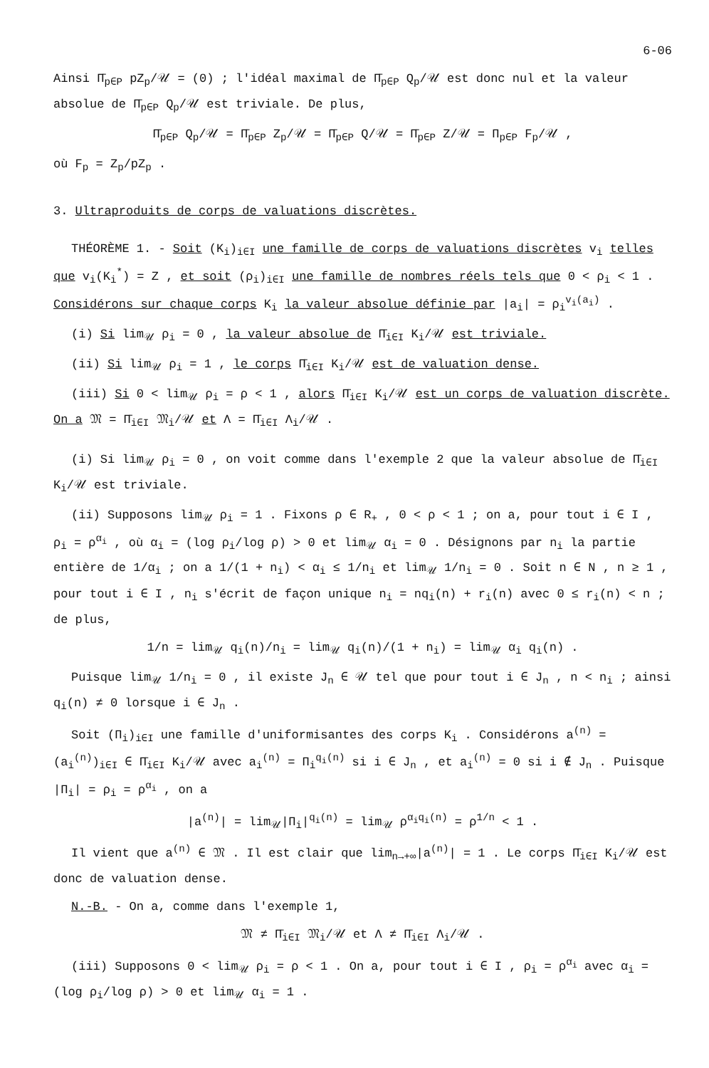6-06
Ainsi Π̄<sub>p∈P</sub> pZ<sub>p</sub>/𝒰 = (0) ; l'idéal maximal de Π̄<sub>p∈P</sub> Q<sub>p</sub>/𝒰 est donc nul et la valeur absolue de Π̄<sub>p∈P</sub> Q<sub>p</sub>/𝒰 est triviale. De plus,
Π̄<sub>p∈P</sub> Q<sub>p</sub>/𝒰 = Π̄<sub>p∈P</sub> Z<sub>p</sub>/𝒰 = Π̄<sub>p∈P</sub> Q/𝒰 = Π̄<sub>p∈P</sub> Z/𝒰 = Π<sub>p∈P</sub> F<sub>p</sub>/𝒰 ,
où F<sub>p</sub> = Z<sub>p</sub>/pZ<sub>p</sub> .
3. Ultraproduits de corps de valuations discrètes.
THÉORÈME 1. - Soit (K<sub>i</sub>)<sub>i∈I</sub> une famille de corps de valuations discrètes v<sub>i</sub> telles que v<sub>i</sub>(K<sub>i</sub><sup>*</sup>) = Z , et soit (ρ<sub>i</sub>)<sub>i∈I</sub> une famille de nombres réels tels que 0 < ρ<sub>i</sub> < 1 . Considérons sur chaque corps K<sub>i</sub> la valeur absolue définie par |a<sub>i</sub>| = ρ<sub>i</sub><sup>v<sub>i</sub>(a<sub>i</sub>)</sup> .
(i) Si lim<sub>𝒰</sub> ρ<sub>i</sub> = 0 , la valeur absolue de Π̄<sub>i∈I</sub> K<sub>i</sub>/𝒰 est triviale.
(ii) Si lim<sub>𝒰</sub> ρ<sub>i</sub> = 1 , le corps Π̄<sub>i∈I</sub> K<sub>i</sub>/𝒰 est de valuation dense.
(iii) Si 0 < lim<sub>𝒰</sub> ρ<sub>i</sub> = ρ < 1 , alors Π̄<sub>i∈I</sub> K<sub>i</sub>/𝒰 est un corps de valuation discrète. On a 𝔐 = Π̄<sub>i∈I</sub> 𝔐<sub>i</sub>/𝒰 et Λ = Π̄<sub>i∈I</sub> Λ<sub>i</sub>/𝒰 .
(i) Si lim<sub>𝒰</sub> ρ<sub>i</sub> = 0 , on voit comme dans l'exemple 2 que la valeur absolue de Π̄<sub>i∈I</sub> K<sub>i</sub>/𝒰 est triviale.
(ii) Supposons lim<sub>𝒰</sub> ρ<sub>i</sub> = 1 . Fixons ρ ∈ R<sub>+</sub> , 0 < ρ < 1 ; on a, pour tout i ∈ I , ρ<sub>i</sub> = ρ<sup>α<sub>i</sub></sup> , où α<sub>i</sub> = (log ρ<sub>i</sub>/log ρ) > 0 et lim<sub>𝒰</sub> α<sub>i</sub> = 0 . Désignons par n<sub>i</sub> la partie entière de 1/α<sub>i</sub> ; on a 1/(1 + n<sub>i</sub>) < α<sub>i</sub> ≤ 1/n<sub>i</sub> et lim<sub>𝒰</sub> 1/n<sub>i</sub> = 0 . Soit n ∈ N , n ≥ 1 , pour tout i ∈ I , n<sub>i</sub> s'écrit de façon unique n<sub>i</sub> = nq<sub>i</sub>(n) + r<sub>i</sub>(n) avec 0 ≤ r<sub>i</sub>(n) < n ; de plus,
1/n = lim<sub>𝒰</sub> q<sub>i</sub>(n)/n<sub>i</sub> = lim<sub>𝒰</sub> q<sub>i</sub>(n)/(1 + n<sub>i</sub>) = lim<sub>𝒰</sub> α<sub>i</sub> q<sub>i</sub>(n) .
Puisque lim<sub>𝒰</sub> 1/n<sub>i</sub> = 0 , il existe J<sub>n</sub> ∈ 𝒰 tel que pour tout i ∈ J<sub>n</sub> , n < n<sub>i</sub> ; ainsi q<sub>i</sub>(n) ≠ 0 lorsque i ∈ J<sub>n</sub> .
Soit (Π<sub>i</sub>)<sub>i∈I</sub> une famille d'uniformisantes des corps K<sub>i</sub> . Considérons a<sup>(n)</sup> = (a<sub>i</sub><sup>(n)</sup>)<sub>i∈I</sub> ∈ Π̄<sub>i∈I</sub> K<sub>i</sub>/𝒰 avec a<sub>i</sub><sup>(n)</sup> = Π<sub>i</sub><sup>q<sub>i</sub>(n)</sup> si i ∈ J<sub>n</sub> , et a<sub>i</sub><sup>(n)</sup> = 0 si i ∉ J<sub>n</sub> . Puisque |Π<sub>i</sub>| = ρ<sub>i</sub> = ρ<sup>α<sub>i</sub></sup> , on a
|a<sup>(n)</sup>| = lim<sub>𝒰</sub>|Π<sub>i</sub>|<sup>q<sub>i</sub>(n)</sup> = lim<sub>𝒰</sub> ρ<sup>α<sub>i</sub>q<sub>i</sub>(n)</sup> = ρ<sup>1/n</sup> < 1 .
Il vient que a<sup>(n)</sup> ∈ 𝔐 . Il est clair que lim<sub>n→+∞</sub>|a<sup>(n)</sup>| = 1 . Le corps Π̄<sub>i∈I</sub> K<sub>i</sub>/𝒰 est donc de valuation dense.
N.-B. - On a, comme dans l'exemple 1,
𝔐 ≠ Π̄<sub>i∈I</sub> 𝔐<sub>i</sub>/𝒰 et Λ ≠ Π̄<sub>i∈I</sub> Λ<sub>i</sub>/𝒰 .
(iii) Supposons 0 < lim<sub>𝒰</sub> ρ<sub>i</sub> = ρ < 1 . On a, pour tout i ∈ I , ρ<sub>i</sub> = ρ<sup>α<sub>i</sub></sup> avec α<sub>i</sub> = (log ρ<sub>i</sub>/log ρ) > 0 et lim<sub>𝒰</sub> α<sub>i</sub> = 1 .